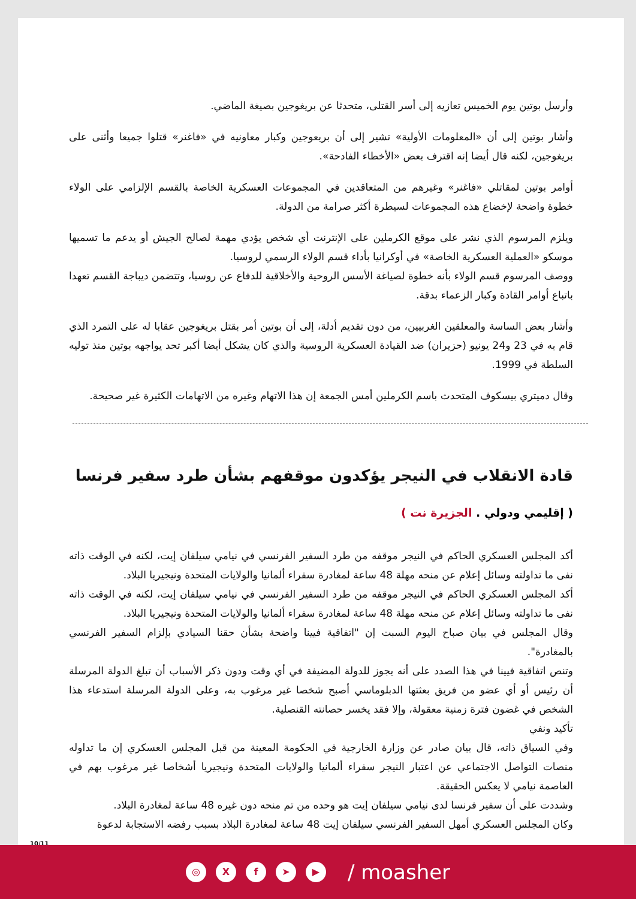وأرسل بوتين يوم الخميس تعازيه إلى أسر القتلى، متحدثا عن بريغوجين بصيغة الماضي.
وأشار بوتين إلى أن «المعلومات الأولية» تشير إلى أن بريعوجين وكبار معاونيه في «فاغنر» قتلوا جميعا وأثنى على بريغوجين، لكنه قال أيضا إنه اقترف بعض «الأخطاء الفادحة».
أوامر بوتين لمقاتلي «فاغنر» وغيرهم من المتعاقدين في المجموعات العسكرية الخاصة بالقسم الإلزامي على الولاء خطوة واضحة لإخضاع هذه المجموعات لسيطرة أكثر صرامة من الدولة.
ويلزم المرسوم الذي نشر على موقع الكرملين على الإنترنت أي شخص يؤدي مهمة لصالح الجيش أو يدعم ما تسميها موسكو «العملية العسكرية الخاصة» في أوكرانيا بأداء قسم الولاء الرسمي لروسيا.
ووصف المرسوم قسم الولاء بأنه خطوة لصياغة الأسس الروحية والأخلاقية للدفاع عن روسيا، وتتضمن ديباجة القسم تعهدا باتباع أوامر القادة وكبار الزعماء بدقة.
وأشار بعض الساسة والمعلقين الغربيين، من دون تقديم أدلة، إلى أن بوتين أمر بقتل بريغوجين عقابا له على التمرد الذي قام به في 23 و24 يونيو (حزيران) ضد القيادة العسكرية الروسية والذي كان يشكل أيضا أكبر تحد يواجهه بوتين منذ توليه السلطة في 1999.
وقال دميتري بيسكوف المتحدث باسم الكرملين أمس الجمعة إن هذا الاتهام وغيره من الاتهامات الكثيرة غير صحيحة.
قادة الانقلاب في النيجر يؤكدون موقفهم بشأن طرد سفير فرنسا
( إقليمي ودولي . الجزيرة نت )
أكد المجلس العسكري الحاكم في النيجر موقفه من طرد السفير الفرنسي في نيامي سيلفان إيت، لكنه في الوقت ذاته نفى ما تداولته وسائل إعلام عن منحه مهلة 48 ساعة لمغادرة سفراء ألمانيا والولايات المتحدة ونيجيريا البلاد.
أكد المجلس العسكري الحاكم في النيجر موقفه من طرد السفير الفرنسي في نيامي سيلفان إيت، لكنه في الوقت ذاته نفى ما تداولته وسائل إعلام عن منحه مهلة 48 ساعة لمغادرة سفراء ألمانيا والولايات المتحدة ونيجيريا البلاد.
وقال المجلس في بيان صباح اليوم السبت إن "اتفاقية فيينا واضحة بشأن حقنا السيادي بإلزام السفير الفرنسي بالمغادرة".
وتنص اتفاقية فيينا في هذا الصدد على أنه يجوز للدولة المضيفة في أي وقت ودون ذكر الأسباب أن تبلغ الدولة المرسلة أن رئيس أو أي عضو من فريق بعثتها الدبلوماسي أصبح شخصا غير مرغوب به، وعلى الدولة المرسلة استدعاء هذا الشخص في غضون فترة زمنية معقولة، وإلا فقد يخسر حصانته القنصلية.
تأكيد ونفي
وفي السياق ذاته، قال بيان صادر عن وزارة الخارجية في الحكومة المعينة من قبل المجلس العسكري إن ما تداوله منصات التواصل الاجتماعي عن اعتبار النيجر سفراء ألمانيا والولايات المتحدة ونيجيريا أشخاصا غير مرغوب بهم في العاصمة نيامي لا يعكس الحقيقة.
وشددت على أن سفير فرنسا لدى نيامي سيلفان إيت هو وحده من تم منحه دون غيره 48 ساعة لمغادرة البلاد.
وكان المجلس العسكري أمهل السفير الفرنسي سيلفان إيت 48 ساعة لمغادرة البلاد بسبب رفضه الاستجابة لدعوة
10/11
◎ X f ➤ ▶
/ moasher